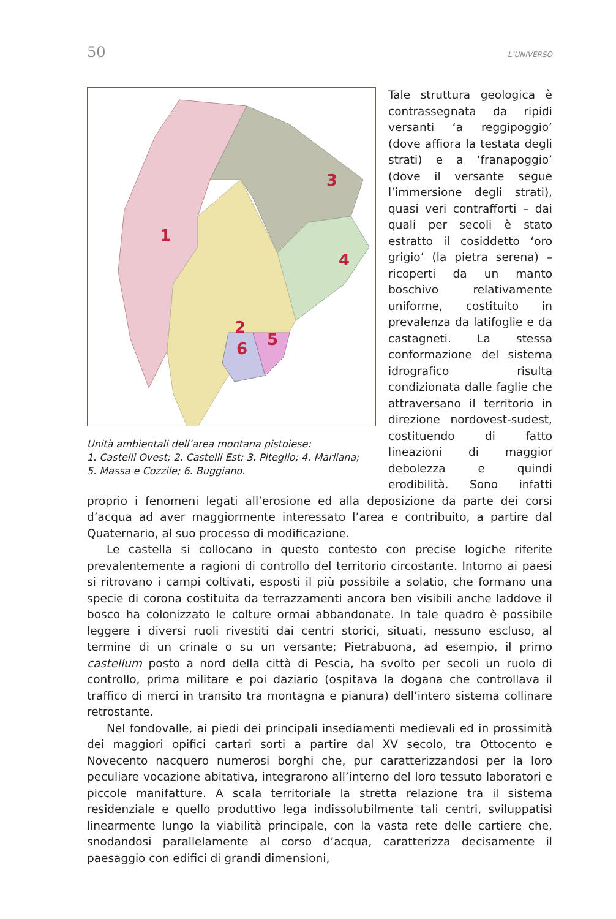50 L’UNIVERSO
1
2
3
4
5
6
Unità ambientali dell’area montana pistoiese:
1. Castelli Ovest; 2. Castelli Est; 3. Piteglio; 4. Marliana;
5. Massa e Cozzile; 6. Buggiano.
Tale struttura geologica è contrassegnata da ripidi versanti ‘a reggipoggio’ (dove affiora la testata degli strati) e a ‘franapoggio’ (dove il versante segue l’immersione degli strati), quasi veri contrafforti – dai quali per secoli è stato estratto il cosiddetto ‘oro grigio’ (la pietra serena) – ricoperti da un manto boschivo relativamente uniforme, costituito in prevalenza da latifoglie e da castagneti. La stessa conformazione del sistema idrografico risulta condizionata dalle faglie che attraversano il territorio in direzione nordovest-sudest, costituendo di fatto lineazioni di maggior debolezza e quindi erodibilità. Sono infatti proprio i fenomeni legati all’erosione ed alla deposizione da parte dei corsi d’acqua ad aver maggiormente interessato l’area e contribuito, a partire dal Quaternario, al suo processo di modificazione.
Le castella si collocano in questo contesto con precise logiche riferite prevalentemente a ragioni di controllo del territorio circostante. Intorno ai paesi si ritrovano i campi coltivati, esposti il più possibile a solatio, che formano una specie di corona costituita da terrazzamenti ancora ben visibili anche laddove il bosco ha colonizzato le colture ormai abbandonate. In tale quadro è possibile leggere i diversi ruoli rivestiti dai centri storici, situati, nessuno escluso, al termine di un crinale o su un versante; Pietrabuona, ad esempio, il primo castellum posto a nord della città di Pescia, ha svolto per secoli un ruolo di controllo, prima militare e poi daziario (ospitava la dogana che controllava il traffico di merci in transito tra montagna e pianura) dell’intero sistema collinare retrostante.
Nel fondovalle, ai piedi dei principali insediamenti medievali ed in prossimità dei maggiori opifici cartari sorti a partire dal XV secolo, tra Ottocento e Novecento nacquero numerosi borghi che, pur caratterizzandosi per la loro peculiare vocazione abitativa, integrarono all’interno del loro tessuto laboratori e piccole manifatture. A scala territoriale la stretta relazione tra il sistema residenziale e quello produttivo lega indissolubilmente tali centri, sviluppatisi linearmente lungo la viabilità principale, con la vasta rete delle cartiere che, snodandosi parallelamente al corso d’acqua, caratterizza decisamente il paesaggio con edifici di grandi dimensioni,